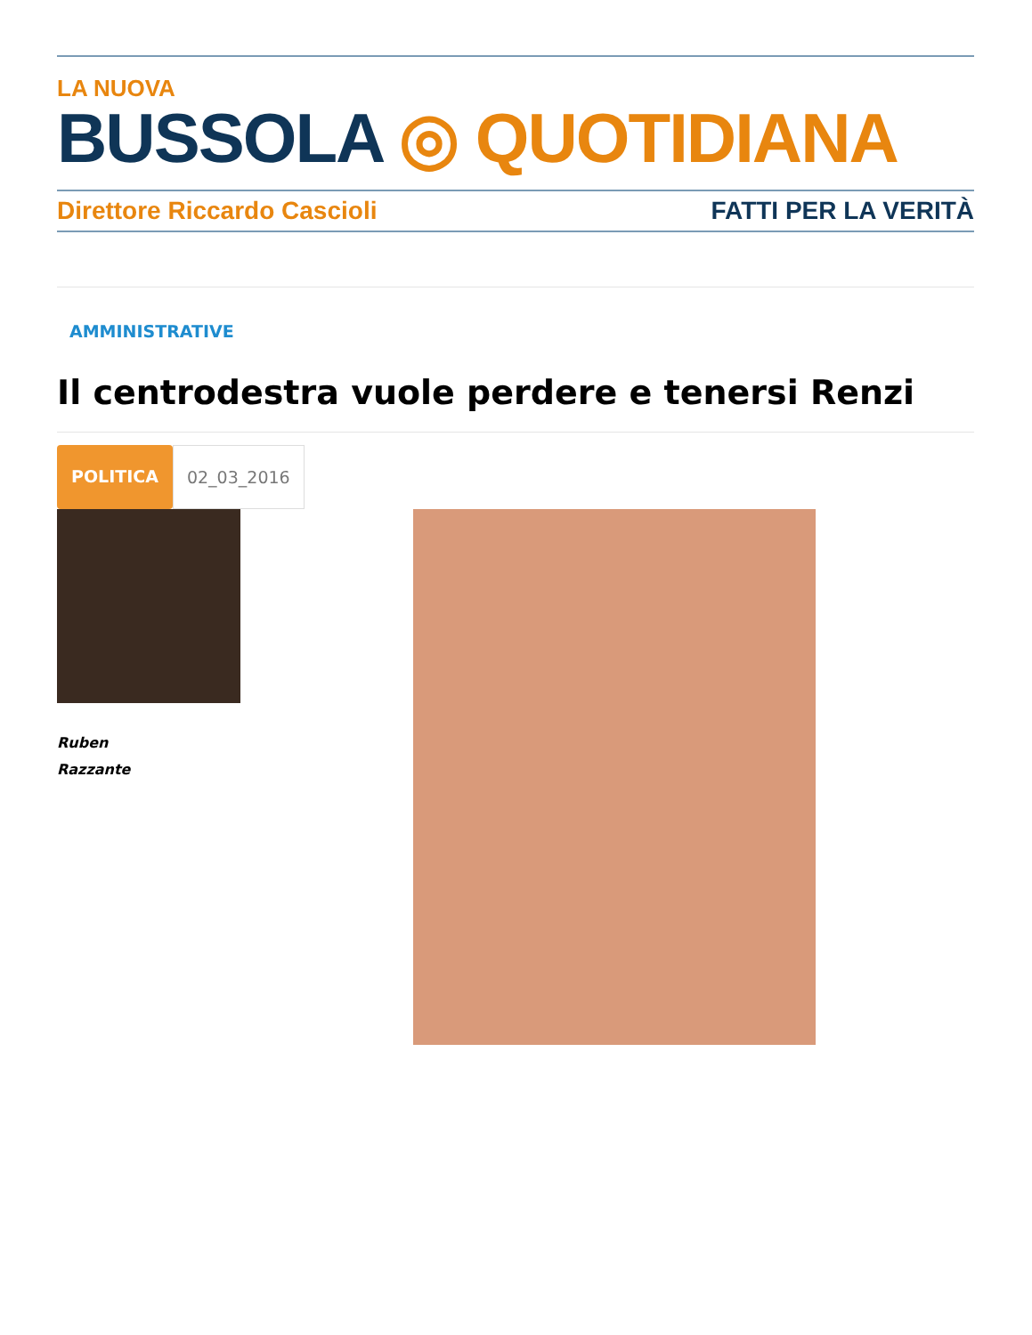LA NUOVA
BUSSOLA ◎ QUOTIDIANA
Direttore Riccardo Cascioli FATTI PER LA VERITÀ
AMMINISTRATIVE
Il centrodestra vuole perdere e tenersi Renzi
POLITICA 02_03_2016
Ruben
Razzante